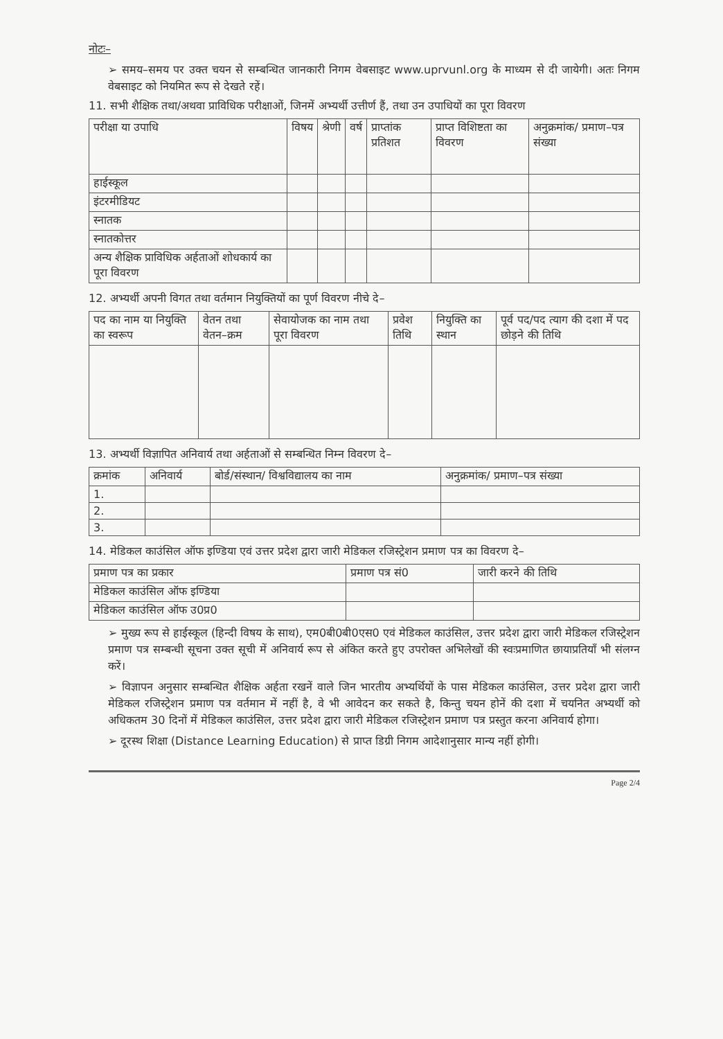नोटः–
➢ समय–समय पर उक्त चयन से सम्बन्धित जानकारी निगम वेबसाइट www.uprvunl.org के माध्यम से दी जायेगी। अतः निगम वेबसाइट को नियमित रूप से देखते रहें।
11. सभी शैक्षिक तथा/अथवा प्राविधिक परीक्षाओं, जिनमें अभ्यर्थी उत्तीर्ण हैं, तथा उन उपाधियों का पूरा विवरण
| परीक्षा या उपाधि | विषय | श्रेणी | वर्ष | प्राप्तांक प्रतिशत | प्राप्त विशिष्टता का विवरण | अनुक्रमांक/ प्रमाण–पत्र संख्या |
| --- | --- | --- | --- | --- | --- | --- |
| हाईस्कूल | | | | | | |
| इंटरमीडियट | | | | | | |
| स्नातक | | | | | | |
| स्नातकोत्तर | | | | | | |
| अन्य शैक्षिक प्राविधिक अर्हताओं शोधकार्य का पूरा विवरण | | | | | | |
12. अभ्यर्थी अपनी विगत तथा वर्तमान नियुक्तियों का पूर्ण विवरण नीचे दे–
| पद का नाम या नियुक्ति का स्वरूप | वेतन तथा वेतन–क्रम | सेवायोजक का नाम तथा पूरा विवरण | प्रवेश तिथि | नियुक्ति का स्थान | पूर्व पद/पद त्याग की दशा में पद छोड़ने की तिथि |
| --- | --- | --- | --- | --- | --- |
13. अभ्यर्थी विज्ञापित अनिवार्य तथा अर्हताओं से सम्बन्धित निम्न विवरण दे–
| क्रमांक | अनिवार्य | बोर्ड/संस्थान/ विश्वविद्यालय का नाम | अनुक्रमांक/ प्रमाण–पत्र संख्या |
| --- | --- | --- | --- |
| 1. | | | |
| 2. | | | |
| 3. | | | |
14. मेडिकल काउंसिल ऑफ इण्डिया एवं उत्तर प्रदेश द्वारा जारी मेडिकल रजिस्ट्रेशन प्रमाण पत्र का विवरण दे–
| प्रमाण पत्र का प्रकार | प्रमाण पत्र सं0 | जारी करने की तिथि |
| --- | --- | --- |
| मेडिकल काउंसिल ऑफ इण्डिया | | |
| मेडिकल काउंसिल ऑफ उ0प्र0 | | |
➢ मुख्य रूप से हाईस्कूल (हिन्दी विषय के साथ), एम0बी0बी0एस0 एवं मेडिकल काउंसिल, उत्तर प्रदेश द्वारा जारी मेडिकल रजिस्ट्रेशन प्रमाण पत्र सम्बन्धी सूचना उक्त सूची में अनिवार्य रूप से अंकित करते हुए उपरोक्त अभिलेखों की स्वःप्रमाणित छायाप्रतियाँ भी संलग्न करें।
➢ विज्ञापन अनुसार सम्बन्धित शैक्षिक अर्हता रखनें वाले जिन भारतीय अभ्यर्थियों के पास मेडिकल काउंसिल, उत्तर प्रदेश द्वारा जारी मेडिकल रजिस्ट्रेशन प्रमाण पत्र वर्तमान में नहीं है, वे भी आवेदन कर सकते है, किन्तु चयन होनें की दशा में चयनित अभ्यर्थी को अधिकतम 30 दिनों में मेडिकल काउंसिल, उत्तर प्रदेश द्वारा जारी मेडिकल रजिस्ट्रेशन प्रमाण पत्र प्रस्तुत करना अनिवार्य होगा।
➢ दूरस्थ शिक्षा (Distance Learning Education) से प्राप्त डिग्री निगम आदेशानुसार मान्य नहीं होगी।
Page 2/4